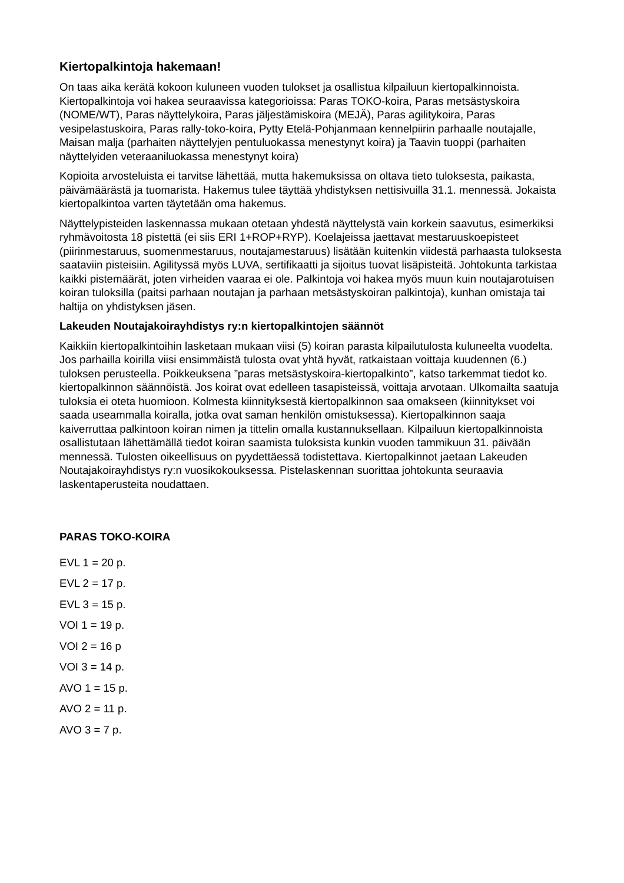Kiertopalkintoja hakemaan!
On taas aika kerätä kokoon kuluneen vuoden tulokset ja osallistua kilpailuun kiertopalkinnoista. Kiertopalkintoja voi hakea seuraavissa kategorioissa: Paras TOKO-koira, Paras metsästyskoira (NOME/WT), Paras näyttelykoira, Paras jäljestämiskoira (MEJÄ), Paras agilitykoira, Paras vesipelastuskoira, Paras rally-toko-koira, Pytty Etelä-Pohjanmaan kennelpiirin parhaalle noutajalle, Maisan malja (parhaiten näyttelyjen pentuluokassa menestynyt koira) ja Taavin tuoppi (parhaiten näyttelyiden veteraaniluokassa menestynyt koira)
Kopioita arvosteluista ei tarvitse lähettää, mutta hakemuksissa on oltava tieto tuloksesta, paikasta, päivämäärästä ja tuomarista. Hakemus tulee täyttää yhdistyksen nettisivuilla 31.1. mennessä. Jokaista kiertopalkintoa varten täytetään oma hakemus.
Näyttelypisteiden laskennassa mukaan otetaan yhdestä näyttelystä vain korkein saavutus, esimerkiksi ryhmävoitosta 18 pistettä (ei siis ERI 1+ROP+RYP). Koelajeissa jaettavat mestaruuskoepisteet (piirinmestaruus, suomenmestaruus, noutajamestaruus) lisätään kuitenkin viidestä parhaasta tuloksesta saataviin pisteisiin. Agilityssä myös LUVA, sertifikaatti ja sijoitus tuovat lisäpisteitä. Johtokunta tarkistaa kaikki pistemäärät, joten virheiden vaaraa ei ole. Palkintoja voi hakea myös muun kuin noutajarotuisen koiran tuloksilla (paitsi parhaan noutajan ja parhaan metsästyskoiran palkintoja), kunhan omistaja tai haltija on yhdistyksen jäsen.
Lakeuden Noutajakoirayhdistys ry:n kiertopalkintojen säännöt
Kaikkiin kiertopalkintoihin lasketaan mukaan viisi (5) koiran parasta kilpailutulosta kuluneelta vuodelta. Jos parhailla koirilla viisi ensimmäistä tulosta ovat yhtä hyvät, ratkaistaan voittaja kuudennen (6.) tuloksen perusteella. Poikkeuksena ”paras metsästyskoira-kiertopalkinto”, katso tarkemmat tiedot ko. kiertopalkinnon säännöistä. Jos koirat ovat edelleen tasapisteissä, voittaja arvotaan. Ulkomailta saatuja tuloksia ei oteta huomioon. Kolmesta kiinnityksestä kiertopalkinnon saa omakseen (kiinnitykset voi saada useammalla koiralla, jotka ovat saman henkilön omistuksessa). Kiertopalkinnon saaja kaiverruttaa palkintoon koiran nimen ja tittelin omalla kustannuksellaan. Kilpailuun kiertopalkinnoista osallistutaan lähettämällä tiedot koiran saamista tuloksista kunkin vuoden tammikuun 31. päivään mennessä. Tulosten oikeellisuus on pyydettäessä todistettava. Kiertopalkinnot jaetaan Lakeuden Noutajakoirayhdistys ry:n vuosikokouksessa. Pistelaskennan suorittaa johtokunta seuraavia laskentaperusteita noudattaen.
PARAS TOKO-KOIRA
EVL 1 = 20 p.
EVL 2 = 17 p.
EVL 3 = 15 p.
VOI 1 = 19 p.
VOI 2 = 16 p
VOI 3 = 14 p.
AVO 1 = 15 p.
AVO 2 = 11 p.
AVO 3 = 7 p.